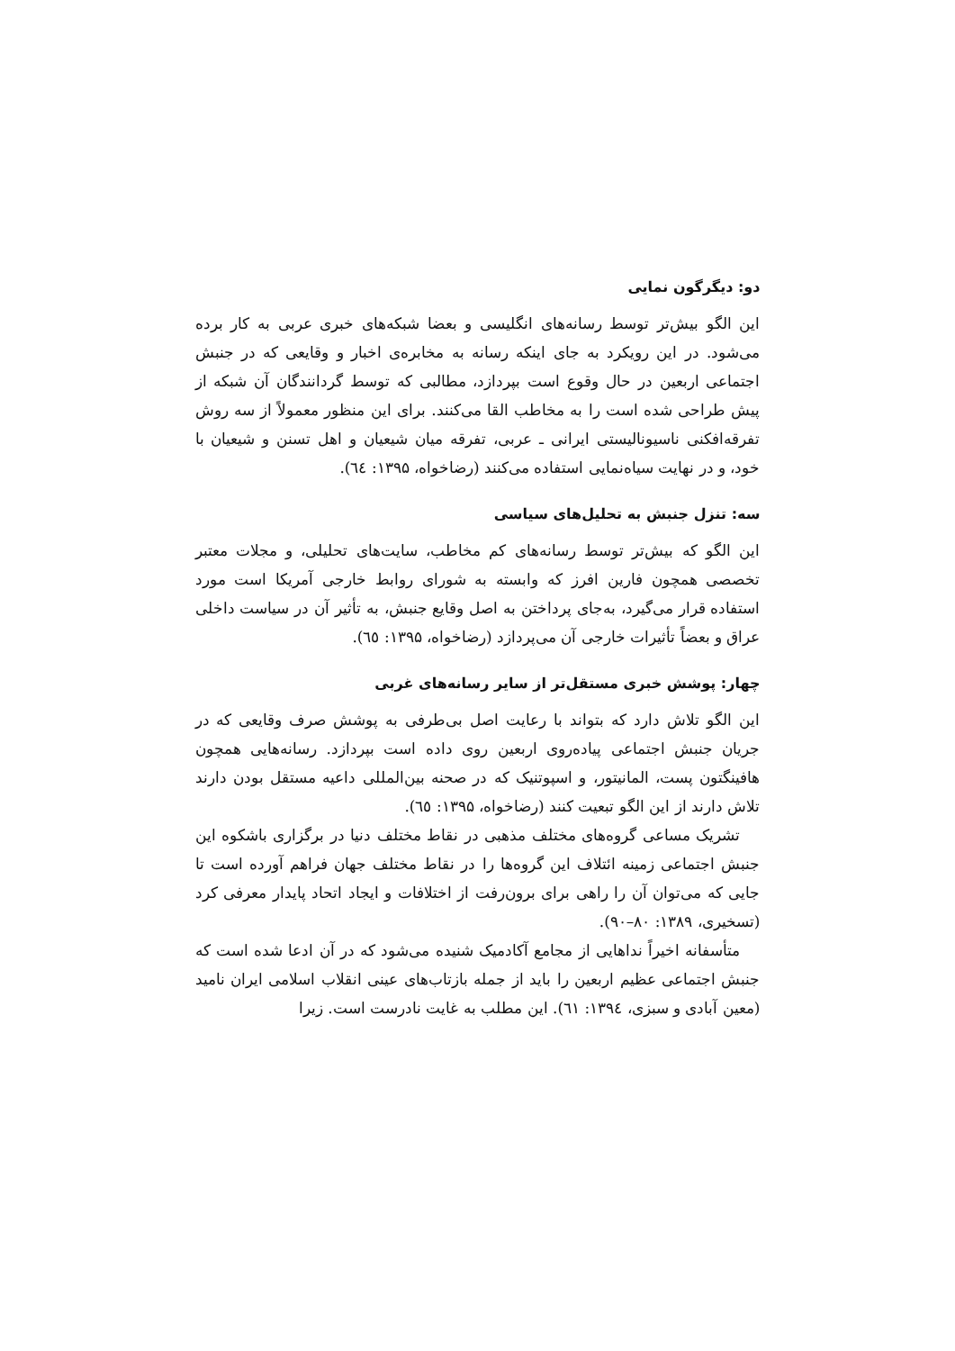دو: دیگرگون نمایی
این الگو بیش‌تر توسط رسانه‌های انگلیسی و بعضا شبکه‌های خبری عربی به کار برده می‌شود. در این رویکرد به جای اینکه رسانه به مخابره‌ی اخبار و وقایعی که در جنبش اجتماعی اربعین در حال وقوع است بپردازد، مطالبی که توسط گردانندگان آن شبکه از پیش طراحی شده است را به مخاطب القا می‌کنند. برای این منظور معمولاً از سه روش تفرقه‌افکنی ناسیونالیستی ایرانی ـ عربی، تفرقه میان شیعیان و اهل تسنن و شیعیان با خود، و در نهایت سیاه‌نمایی استفاده می‌کنند (رضاخواه، ۱۳۹۵: ٦٤).
سه: تنزل جنبش به تحلیل‌های سیاسی
این الگو که بیش‌تر توسط رسانه‌های کم مخاطب، سایت‌های تحلیلی، و مجلات معتبر تخصصی همچون فارین افرز که وابسته به شورای روابط خارجی آمریکا است مورد استفاده قرار می‌گیرد، به‌جای پرداختن به اصل وقایع جنبش، به تأثیر آن در سیاست داخلی عراق و بعضاً تأثیرات خارجی آن می‌پردازد (رضاخواه، ۱۳۹۵: ٦٥).
چهار: پوشش خبری مستقل‌تر از سایر رسانه‌های غربی
این الگو تلاش دارد که بتواند با رعایت اصل بی‌طرفی به پوشش صرف وقایعی که در جریان جنبش اجتماعی پیاده‌روی اربعین روی داده است بپردازد. رسانه‌هایی همچون هافینگتون پست، المانیتور، و اسپوتنیک که در صحنه بین‌المللی داعیه مستقل بودن دارند تلاش دارند از این الگو تبعیت کنند (رضاخواه، ۱۳۹۵: ٦٥).
تشریک مساعی گروه‌های مختلف مذهبی در نقاط مختلف دنیا در برگزاری باشکوه این جنبش اجتماعی زمینه ائتلاف این گروه‌ها را در نقاط مختلف جهان فراهم آورده است تا جایی که می‌توان آن را راهی برای برون‌رفت از اختلافات و ایجاد اتحاد پایدار معرفی کرد (تسخیری، ۱۳۸۹: ۸۰–۹۰).
متأسفانه اخیراً نداهایی از مجامع آکادمیک شنیده می‌شود که در آن ادعا شده است که جنبش اجتماعی عظیم اربعین را باید از جمله بازتاب‌های عینی انقلاب اسلامی ایران نامید (معین آبادی و سبزی، ۱۳۹٤: ٦١). این مطلب به غایت نادرست است. زیرا